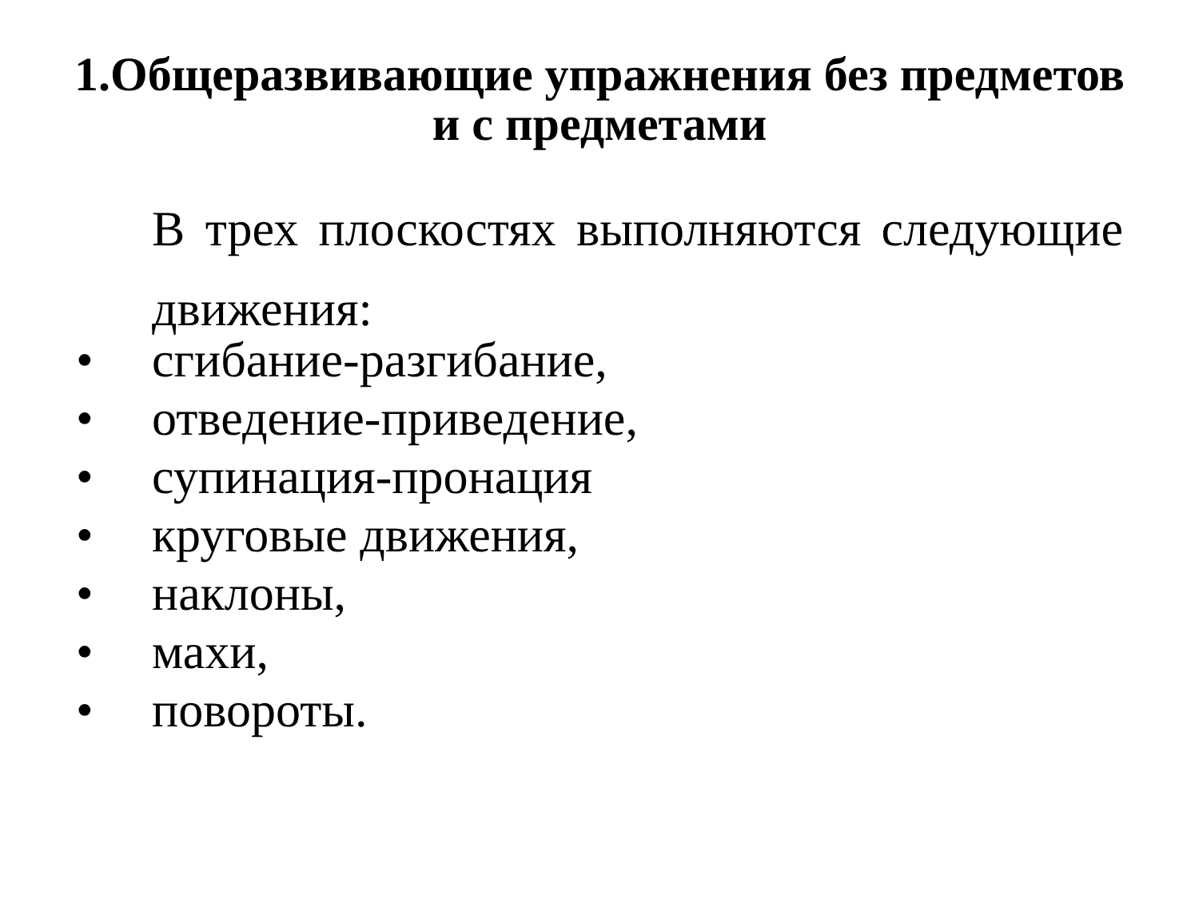1.Общеразвивающие упражнения без предметов и с предметами
В трех плоскостях выполняются следующие движения:
• сгибание-разгибание,
• отведение-приведение,
• супинация-пронация
• круговые движения,
• наклоны,
• махи,
• повороты.